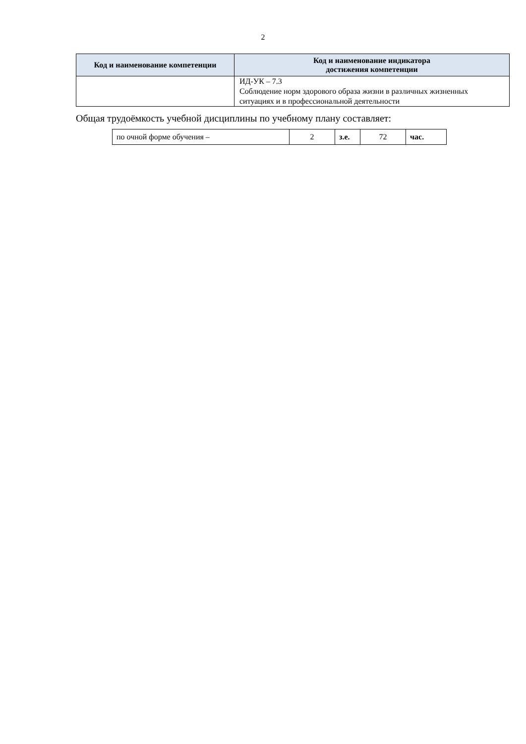2
| Код и наименование компетенции | Код и наименование индикатора достижения компетенции |
| --- | --- |
| | ИД-УК – 7.3 Соблюдение норм здорового образа жизни в различных жизненных ситуациях и в профессиональной деятельности |
Общая трудоёмкость учебной дисциплины по учебному плану составляет:
| по очной форме обучения – | 2 | з.е. | 72 | час. |